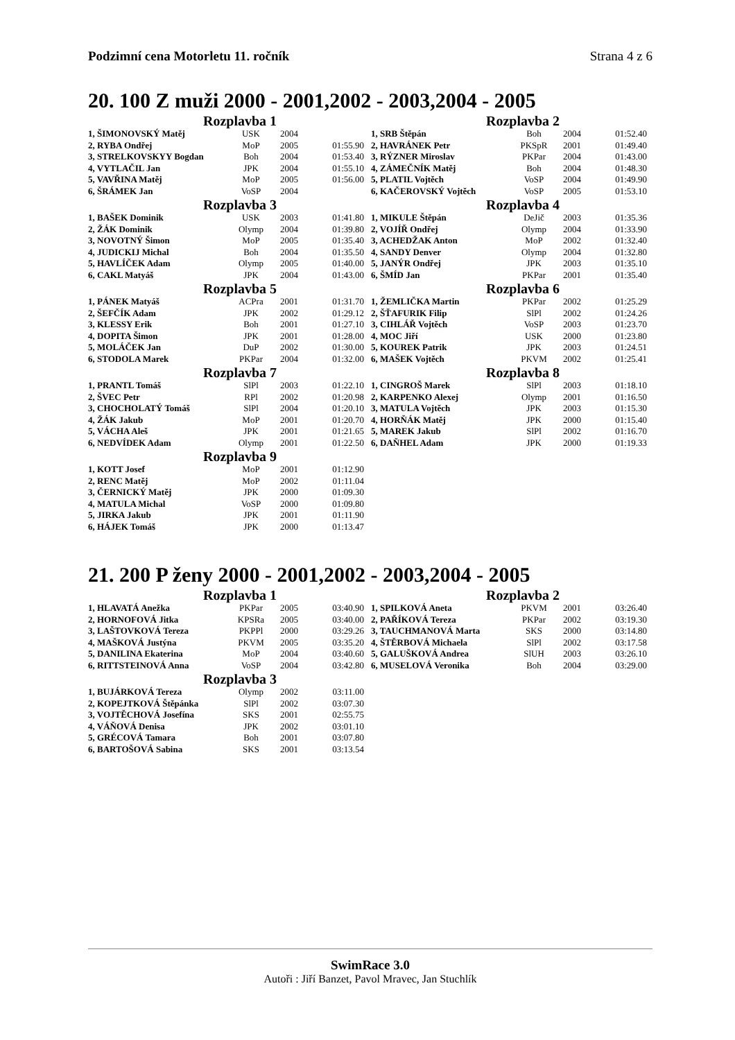Podzimní cena Motorletu 11. ročník Strana 4 z 6
20. 100 Z muži 2000 - 2001,2002 - 2003,2004 - 2005
Rozplavba 1
| 1, ŠIMONOVSKÝ Matěj | USK | 2004 | |
| 2, RYBA Ondřej | MoP | 2005 | 01:55.90 |
| 3, STRELKOVSKYY Bogdan | Boh | 2004 | 01:53.40 |
| 4, VYTLAČIL Jan | JPK | 2004 | 01:55.10 |
| 5, VAVŘINA Matěj | MoP | 2005 | 01:56.00 |
| 6, ŠRÁMEK Jan | VoSP | 2004 | |
Rozplavba 2
| 1, SRB Štěpán | Boh | 2004 | 01:52.40 |
| 2, HAVRÁNEK Petr | PKSpR | 2001 | 01:49.40 |
| 3, RÝZNER Miroslav | PKPar | 2004 | 01:43.00 |
| 4, ZÁMEČNÍK Matěj | Boh | 2004 | 01:48.30 |
| 5, PLATIL Vojtěch | VoSP | 2004 | 01:49.90 |
| 6, KAČEROVSKÝ Vojtěch | VoSP | 2005 | 01:53.10 |
Rozplavba 3
| 1, BAŠEK Dominik | USK | 2003 | 01:41.80 |
| 2, ŽÁK Dominik | Olymp | 2004 | 01:39.80 |
| 3, NOVOTNÝ Šimon | MoP | 2005 | 01:35.40 |
| 4, JUDICKIJ Michal | Boh | 2004 | 01:35.50 |
| 5, HAVLÍČEK Adam | Olymp | 2005 | 01:40.00 |
| 6, CAKL Matyáš | JPK | 2004 | 01:43.00 |
Rozplavba 4
| 1, MIKULE Štěpán | DeJič | 2003 | 01:35.36 |
| 2, VOJÍŘ Ondřej | Olymp | 2004 | 01:33.90 |
| 3, ACHEDŽAK Anton | MoP | 2002 | 01:32.40 |
| 4, SANDY Denver | Olymp | 2004 | 01:32.80 |
| 5, JANÝR Ondřej | JPK | 2003 | 01:35.10 |
| 6, ŠMÍD Jan | PKPar | 2001 | 01:35.40 |
Rozplavba 5
| 1, PÁNEK Matyáš | ACPra | 2001 | 01:31.70 |
| 2, ŠEFČÍK Adam | JPK | 2002 | 01:29.12 |
| 3, KLESSY Erik | Boh | 2001 | 01:27.10 |
| 4, DOPITA Šimon | JPK | 2001 | 01:28.00 |
| 5, MOLÁČEK Jan | DuP | 2002 | 01:30.00 |
| 6, STODOLA Marek | PKPar | 2004 | 01:32.00 |
Rozplavba 6
| 1, ŽEMLIČKA Martin | PKPar | 2002 | 01:25.29 |
| 2, ŠŤAFURIK Filip | SlPl | 2002 | 01:24.26 |
| 3, CIHLÁŘ Vojtěch | VoSP | 2003 | 01:23.70 |
| 4, MOC Jiří | USK | 2000 | 01:23.80 |
| 5, KOUREK Patrik | JPK | 2003 | 01:24.51 |
| 6, MAŠEK Vojtěch | PKVM | 2002 | 01:25.41 |
Rozplavba 7
| 1, PRANTL Tomáš | SlPl | 2003 | 01:22.10 |
| 2, ŠVEC Petr | RPl | 2002 | 01:20.98 |
| 3, CHOCHOLATÝ Tomáš | SlPl | 2004 | 01:20.10 |
| 4, ŽÁK Jakub | MoP | 2001 | 01:20.70 |
| 5, VÁCHA Aleš | JPK | 2001 | 01:21.65 |
| 6, NEDVÍDEK Adam | Olymp | 2001 | 01:22.50 |
Rozplavba 8
| 1, CINGROŠ Marek | SlPl | 2003 | 01:18.10 |
| 2, KARPENKO Alexej | Olymp | 2001 | 01:16.50 |
| 3, MATULA Vojtěch | JPK | 2003 | 01:15.30 |
| 4, HORŇÁK Matěj | JPK | 2000 | 01:15.40 |
| 5, MAREK Jakub | SlPl | 2002 | 01:16.70 |
| 6, DAŇHEL Adam | JPK | 2000 | 01:19.33 |
Rozplavba 9
| 1, KOTT Josef | MoP | 2001 | 01:12.90 |
| 2, RENC Matěj | MoP | 2002 | 01:11.04 |
| 3, ČERNICKÝ Matěj | JPK | 2000 | 01:09.30 |
| 4, MATULA Michal | VoSP | 2000 | 01:09.80 |
| 5, JIRKA Jakub | JPK | 2001 | 01:11.90 |
| 6, HÁJEK Tomáš | JPK | 2000 | 01:13.47 |
21. 200 P ženy 2000 - 2001,2002 - 2003,2004 - 2005
Rozplavba 1
| 1, HLAVATÁ Anežka | PKPar | 2005 | 03:40.90 |
| 2, HORNOFOVÁ Jitka | KPSRa | 2005 | 03:40.00 |
| 3, LAŠTOVKOVÁ Tereza | PKPPl | 2000 | 03:29.26 |
| 4, MAŠKOVÁ Justýna | PKVM | 2005 | 03:35.20 |
| 5, DANILINA Ekaterina | MoP | 2004 | 03:40.60 |
| 6, RITTSTEINOVÁ Anna | VoSP | 2004 | 03:42.80 |
Rozplavba 2
| 1, SPILKOVÁ Aneta | PKVM | 2001 | 03:26.40 |
| 2, PAŘÍKOVÁ Tereza | PKPar | 2002 | 03:19.30 |
| 3, TAUCHMANOVÁ Marta | SKS | 2000 | 03:14.80 |
| 4, ŠTĚRBOVÁ Michaela | SlPl | 2002 | 03:17.58 |
| 5, GALUŠKOVÁ Andrea | SlUH | 2003 | 03:26.10 |
| 6, MUSELOVÁ Veronika | Boh | 2004 | 03:29.00 |
Rozplavba 3
| 1, BUJÁRKOVÁ Tereza | Olymp | 2002 | 03:11.00 |
| 2, KOPEJTKOVÁ Štěpánka | SlPl | 2002 | 03:07.30 |
| 3, VOJTĚCHOVÁ Josefína | SKS | 2001 | 02:55.75 |
| 4, VÁŇOVÁ Denisa | JPK | 2002 | 03:01.10 |
| 5, GRÉCOVÁ Tamara | Boh | 2001 | 03:07.80 |
| 6, BARTOŠOVÁ Sabina | SKS | 2001 | 03:13.54 |
SwimRace 3.0
Autoři : Jiří Banzet, Pavol Mravec, Jan Stuchlík